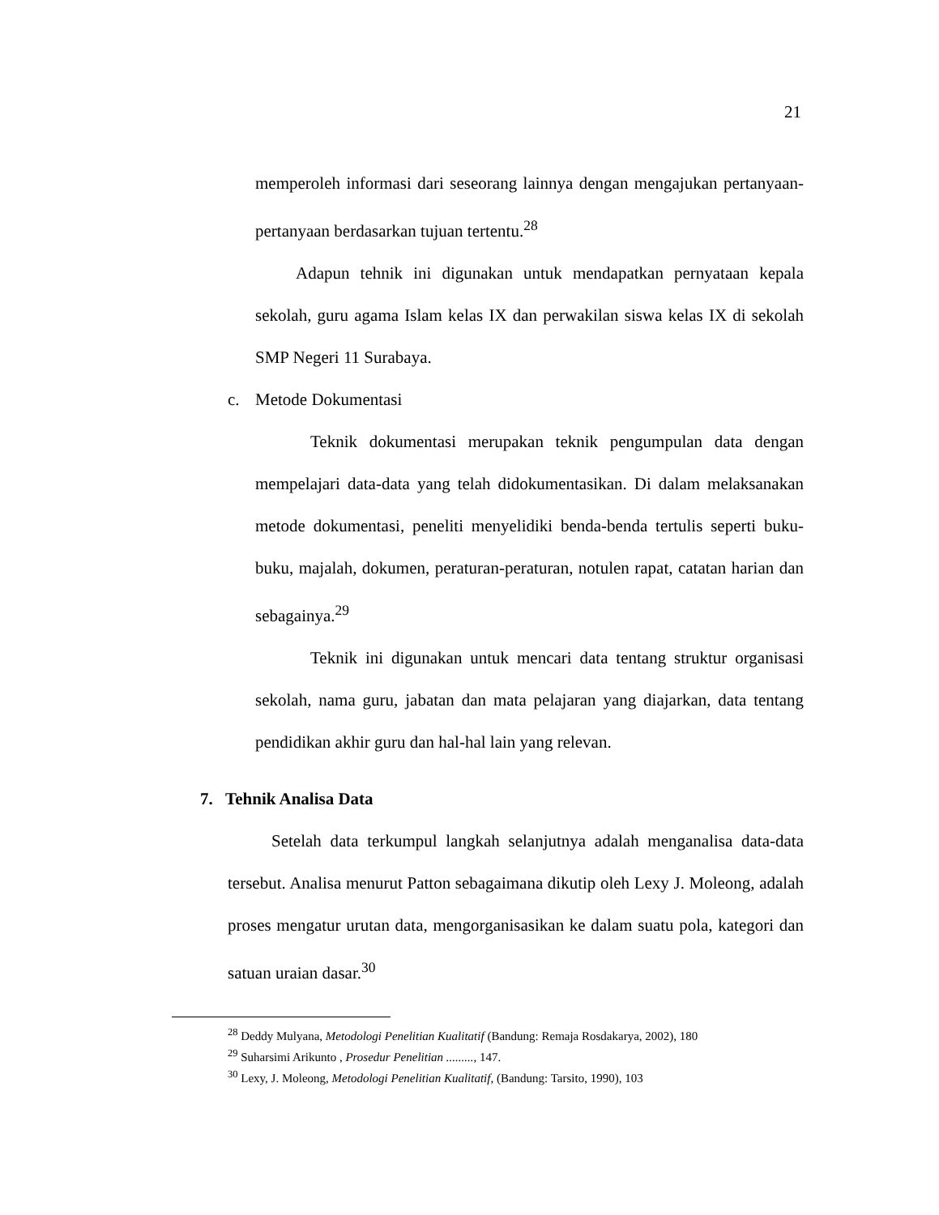21
memperoleh informasi dari seseorang lainnya dengan mengajukan pertanyaan-pertanyaan berdasarkan tujuan tertentu.<sup>28</sup>
Adapun tehnik ini digunakan untuk mendapatkan pernyataan kepala sekolah, guru agama Islam kelas IX dan perwakilan siswa kelas IX di sekolah SMP Negeri 11 Surabaya.
c. Metode Dokumentasi
Teknik dokumentasi merupakan teknik pengumpulan data dengan mempelajari data-data yang telah didokumentasikan. Di dalam melaksanakan metode dokumentasi, peneliti menyelidiki benda-benda tertulis seperti buku-buku, majalah, dokumen, peraturan-peraturan, notulen rapat, catatan harian dan sebagainya.<sup>29</sup>
Teknik ini digunakan untuk mencari data tentang struktur organisasi sekolah, nama guru, jabatan dan mata pelajaran yang diajarkan, data tentang pendidikan akhir guru dan hal-hal lain yang relevan.
7. Tehnik Analisa Data
Setelah data terkumpul langkah selanjutnya adalah menganalisa data-data tersebut. Analisa menurut Patton sebagaimana dikutip oleh Lexy J. Moleong, adalah proses mengatur urutan data, mengorganisasikan ke dalam suatu pola, kategori dan satuan uraian dasar.<sup>30</sup>
<sup>28</sup> Deddy Mulyana, Metodologi Penelitian Kualitatif (Bandung: Remaja Rosdakarya, 2002), 180
<sup>29</sup> Suharsimi Arikunto , Prosedur Penelitian ........., 147.
<sup>30</sup> Lexy, J. Moleong, Metodologi Penelitian Kualitatif, (Bandung: Tarsito, 1990), 103